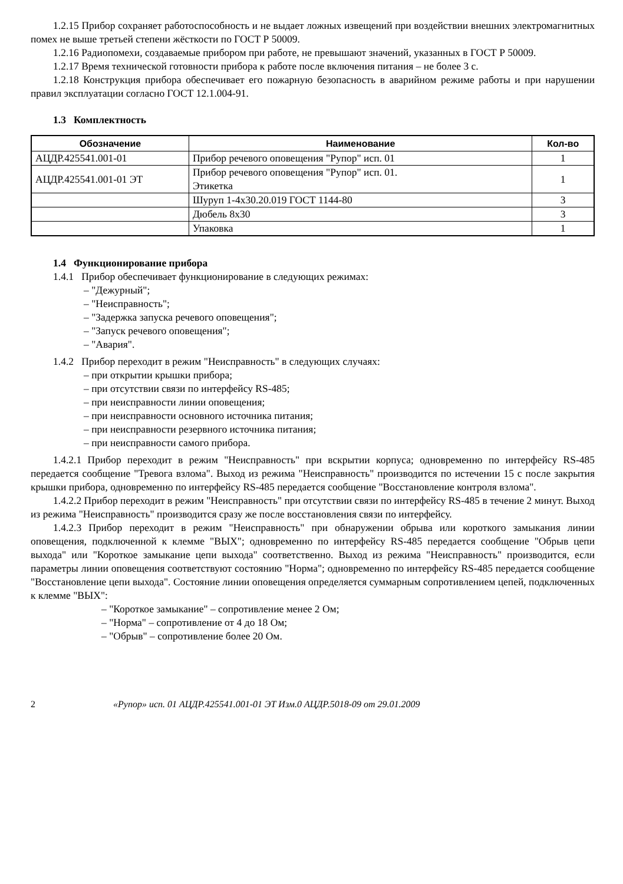1.2.15 Прибор сохраняет работоспособность и не выдает ложных извещений при воздействии внешних электромагнитных помех не выше третьей степени жёсткости по ГОСТ Р 50009.
1.2.16 Радиопомехи, создаваемые прибором при работе, не превышают значений, указанных в ГОСТ Р 50009.
1.2.17 Время технической готовности прибора к работе после включения питания – не более 3 с.
1.2.18 Конструкция прибора обеспечивает его пожарную безопасность в аварийном режиме работы и при нарушении правил эксплуатации согласно ГОСТ 12.1.004-91.
1.3 Комплектность
| Обозначение | Наименование | Кол-во |
| --- | --- | --- |
| АЦДР.425541.001-01 | Прибор речевого оповещения "Рупор" исп. 01 | 1 |
| АЦДР.425541.001-01 ЭТ | Прибор речевого оповещения "Рупор" исп. 01. Этикетка | 1 |
| | Шуруп 1-4х30.20.019 ГОСТ 1144-80 | 3 |
| | Дюбель 8х30 | 3 |
| | Упаковка | 1 |
1.4 Функционирование прибора
1.4.1 Прибор обеспечивает функционирование в следующих режимах:
"Дежурный";
"Неисправность";
"Задержка запуска речевого оповещения";
"Запуск речевого оповещения";
"Авария".
1.4.2 Прибор переходит в режим "Неисправность" в следующих случаях:
при открытии крышки прибора;
при отсутствии связи по интерфейсу RS-485;
при неисправности линии оповещения;
при неисправности основного источника питания;
при неисправности резервного источника питания;
при неисправности самого прибора.
1.4.2.1 Прибор переходит в режим "Неисправность" при вскрытии корпуса; одновременно по интерфейсу RS-485 передается сообщение "Тревога взлома". Выход из режима "Неисправность" производится по истечении 15 с после закрытия крышки прибора, одновременно по интерфейсу RS-485 передается сообщение "Восстановление контроля взлома".
1.4.2.2 Прибор переходит в режим "Неисправность" при отсутствии связи по интерфейсу RS-485 в течение 2 минут. Выход из режима "Неисправность" производится сразу же после восстановления связи по интерфейсу.
1.4.2.3 Прибор переходит в режим "Неисправность" при обнаружении обрыва или короткого замыкания линии оповещения, подключенной к клемме "ВЫХ"; одновременно по интерфейсу RS-485 передается сообщение "Обрыв цепи выхода" или "Короткое замыкание цепи выхода" соответственно. Выход из режима "Неисправность" производится, если параметры линии оповещения соответствуют состоянию "Норма"; одновременно по интерфейсу RS-485 передается сообщение "Восстановление цепи выхода". Состояние линии оповещения определяется суммарным сопротивлением цепей, подключенных к клемме "ВЫХ":
"Короткое замыкание" – сопротивление менее 2 Ом;
"Норма" – сопротивление от 4 до 18 Ом;
"Обрыв" – сопротивление более 20 Ом.
2 «Рупор» исп. 01 АЦДР.425541.001-01 ЭТ Изм.0 АЦДР.5018-09 от 29.01.2009